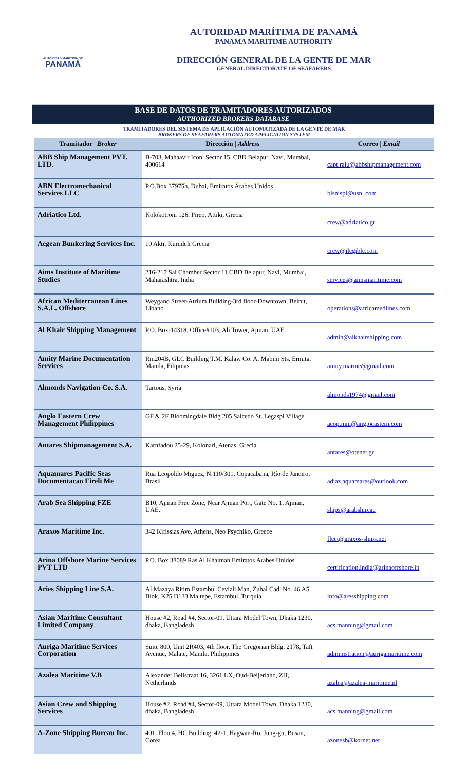AUTORIDAD MARÍTIMA DE
PANAMÁ
AUTORIDAD MARÍTIMA DE PANAMÁ
PANAMA MARITIME AUTHORITY
DIRECCIÓN GENERAL DE LA GENTE DE MAR
GENERAL DIRECTORATE OF SEAFARERS
BASE DE DATOS DE TRAMITADORES AUTORIZADOS
AUTHORIZED BROKERS DATABASE
TRAMITADORES DEL SISTEMA DE APLICACIÓN AUTOMATIZADA DE LA GENTE DE MAR
BROKERS OF SEAFARERS AUTOMATED APPLICATION SYSTEM
| Tramitador / Broker | Dirección / Address | Correo / Email |
| --- | --- | --- |
| ABB Ship Management PVT. LTD. | B-703, Mahaavir Icon, Sector 15, CBD Belapur, Navi, Mumbai, 400614 | capt.raju@abbshipmanagement.com |
| ABN Electromechanical Services LLC | P.O.Box 37975h, Dubai, Emiratos Árabes Unidos | blsnispl@usnl.com |
| Adriatico Ltd. | Kolokotroni 126. Pireo, Attiki, Grecia | crew@adriatico.gr |
| Aegean Bunkering Services Inc. | 10 Akti, Kurudeli Grecia | crew@ilegible.com |
| Aims Institute of Maritime Studies | 216-217 Sai Chamber Sector 11 CBD Belapur, Navi, Mumbai, Maharashtra, India | services@aimsmaritime.com |
| African Mediterranean Lines S.A.L. Offshore | Weygand Street-Atrium Building-3rd floor-Downtown, Beirut, Libano | operations@africamedlines.com |
| Al Khair Shipping Management | P.O. Box-14318, Office#103, Ali Tower, Ajman, UAE | admin@alkhairshipping.com |
| Amity Marine Documentation Services | Rm204B, GLC Building T.M. Kalaw Co. A. Mabini Sts. Ermita, Manila, Filipinas | amity.marine@gmail.com |
| Almonds Navigation Co. S.A. | Tartous, Syria | almonds1974@gmail.com |
| Anglo Eastern Crew Management Philippines | GF & 2F Bloomingdale Bldg 205 Salcedo St. Legaspi Village | aeop.mnl@angloeastern.com |
| Antares Shipmanagement S.A. | Karnfadou 25-29, Kolonari, Atenas, Grecia | antares@otenet.gr |
| Aquamares Pacific Seas Documentacao Eireli Me | Rua Leopoldo Miguez, N.110/301, Copacabana, Río de Janeiro, Brasil | adiaz.aquamares@outlook.com |
| Arab Sea Shipping FZE | B10, Ajman Free Zone, Near Ajman Port, Gate No. 1, Ajman, UAE. | ships@arabship.ae |
| Araxos Maritime Inc. | 342 Kifissias Ave, Athens, Neo Psychiko, Greece | fleet@araxos-ships.net |
| Arina Offshore Marine Services PVT LTD | P.O. Box 38089 Ras Al Khaimah Emiratos Arabes Unidos | certification.india@arinaoffshore.in |
| Aries Shipping Line S.A. | Al Mazaya Ritim Estambul Cevizli Man, Zuhal Cad. No. 46 A5 Blok, K25 D133 Maltepe, Estambul, Turquía | info@aresshipping.com |
| Asian Maritime Consultant Limited Company | House #2, Road #4, Sector-09, Uttara Model Town, Dhaka 1230, dhaka, Bangladesh | acs.manning@gmail.com |
| Auriga Maritime Services Corporation | Suite 800, Unit 2R403, 4th floor, The Gregorian Bldg. 2178, Taft Avenue, Malate, Manila, Philippines | administration@aurigamaritime.com |
| Azalea Maritime V.B | Alexander Bellstraat 16, 3261 LX, Oud-Beijerland, ZH, Netherlands | azalea@azalea-maritime.nl |
| Asian Crew and Shipping Services | House #2, Road #4, Sector-09, Uttara Model Town, Dhaka 1230, dhaka, Bangladesh | acs.manning@gmail.com |
| A-Zone Shipping Bureau Inc. | 401, Floo 4, HC Building, 42-1, Hagwan-Ro, Jung-gu, Busan, Corea | azonesb@kornet.net |